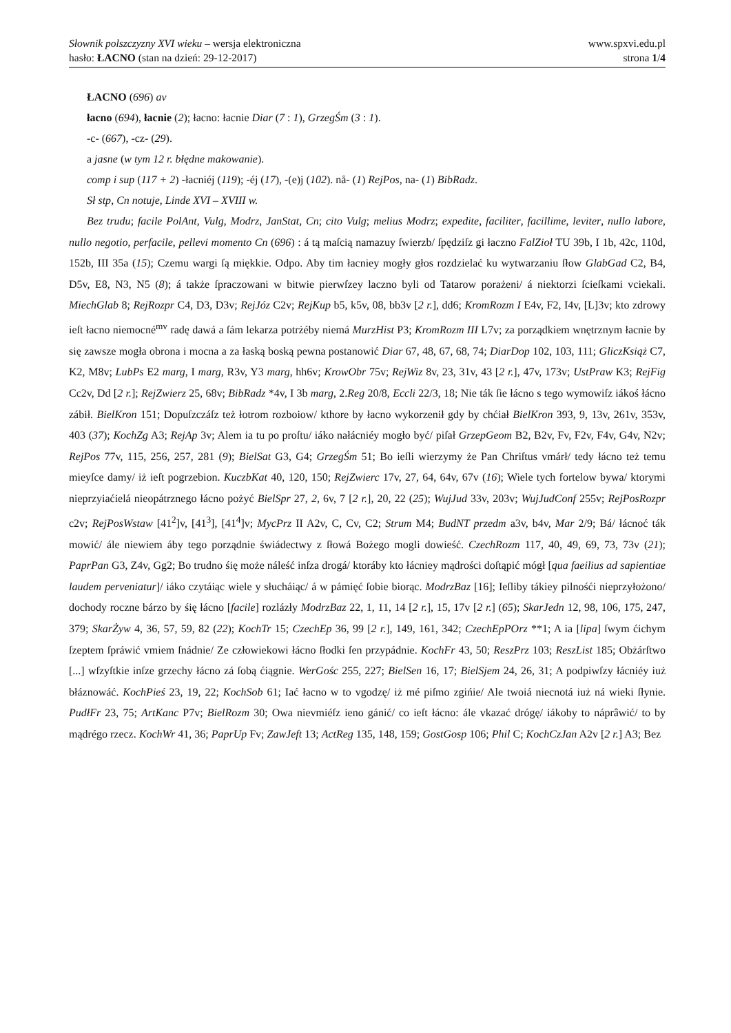Słownik polszczyzny XVI wieku – wersja elektroniczna
www.spxvi.edu.pl
hasło: ŁACNO (stan na dzień: 29-12-2017)
strona 1/4
ŁACNO (696) av
łacno (694), łacnie (2); łacno: łacnie Diar (7 : 1), GrzegŚm (3 : 1).
-c- (667), -cz- (29).
a jasne (w tym 12 r. błędne makowanie).
comp i sup (117 + 2) -łacniéj (119); -éj (17), -(e)j (102). nå- (1) RejPos, na- (1) BibRadz.
Sł stp, Cn notuje, Linde XVI – XVIII w.
Bez trudu; facile PolAnt, Vulg, Modrz, JanStat, Cn; cito Vulg; melius Modrz; expedite, faciliter, facillime, leviter, nullo labore, nullo negotio, perfacile, pellevi momento Cn (696) : á tą maſcią namazuy ſwierzb/ ſpędziſz gi łaczno FalZioł TU 39b, I 1b, 42c, 110d, 152b, III 35a (15); Czemu wargi ſą miękkie. Odpo. Aby tim łacniey mogły głos rozdzielać ku wytwarzaniu ſłow GlabGad C2, B4, D5v, E8, N3, N5 (8); á także ſpraczowani w bitwie pierwſzey laczno byli od Tatarow porażeni/ á niektorzi ſcieſkami vciekali. MiechGlab 8; RejRozpr C4, D3, D3v; RejJóz C2v; RejKup b5, k5v, 08, bb3v [2 r.], dd6; KromRozm I E4v, F2, I4v, [L]3v; kto zdrowy ieſt łacno niemocné<sup>mv</sup> radę dawá a ſám lekarza potrżéby niemá MurzHist P3; KromRozm III L7v; za porządkiem wnętrznym łacnie by się zawsze mogła obrona i mocna a za łaską boską pewna postanowić Diar 67, 48, 67, 68, 74; DiarDop 102, 103, 111; GliczKsiąż C7, K2, M8v; LubPs E2 marg, I marg, R3v, Y3 marg, hh6v; KrowObr 75v; RejWiz 8v, 23, 31v, 43 [2 r.], 47v, 173v; UstPraw K3; RejFig Cc2v, Dd [2 r.]; RejZwierz 25, 68v; BibRadz *4v, I 3b marg, 2.Reg 20/8, Eccli 22/3, 18; Nie ták ſie łácno s tego wymowiſz iákoś łácno zábił. BielKron 151; Dopuſzczáſz też łotrom rozboiow/ kthore by łacno wykorzenił gdy by chćiał BielKron 393, 9, 13v, 261v, 353v, 403 (37); KochZg A3; RejAp 3v; Alem ia tu po proſtu/ iáko nałácniéy mogło być/ piſał GrzepGeom B2, B2v, Fv, F2v, F4v, G4v, N2v; RejPos 77v, 115, 256, 257, 281 (9); BielSat G3, G4; GrzegŚm 51; Bo ieſli wierzymy że Pan Chriſtus vmárł/ tedy łácno też temu mieyſce damy/ iż ieſt pogrzebion. KuczbKat 40, 120, 150; RejZwierc 17v, 27, 64, 64v, 67v (16); Wiele tych fortelow bywa/ ktorymi nieprzyiaćielá nieopátrznego łácno pożyć BielSpr 27, 2, 6v, 7 [2 r.], 20, 22 (25); WujJud 33v, 203v; WujJudConf 255v; RejPosRozpr c2v; RejPosWstaw [41<sup>2</sup>]v, [41<sup>3</sup>], [41<sup>4</sup>]v; MycPrz II A2v, C, Cv, C2; Strum M4; BudNT przedm a3v, b4v, Mar 2/9; Bá/ łácnoć ták mowić/ ále niewiem áby tego porządnie świádectwy z ſłowá Bożego mogli dowieść. CzechRozm 117, 40, 49, 69, 73, 73v (21); PaprPan G3, Z4v, Gg2; Bo trudno śię może náleść inſza drogá/ ktoráby kto łácniey mądrości doſtąpić mógł [qua faeilius ad sapientiae laudem perveniatur]/ iáko czytáiąc wiele y słucháiąc/ á w pámięć ſobie biorąc. ModrzBaz [16]; Ieſliby tákiey pilnośći nieprzyłożono/ dochody roczne bárzo by śię łácno [facile] rozlázły ModrzBaz 22, 1, 11, 14 [2 r.], 15, 17v [2 r.] (65); SkarJedn 12, 98, 106, 175, 247, 379; SkarŻyw 4, 36, 57, 59, 82 (22); KochTr 15; CzechEp 36, 99 [2 r.], 149, 161, 342; CzechEpPOrz **1; A ia [lipa] ſwym ćichym ſzeptem ſpráwić vmiem ſnádnie/ Ze człowiekowi łácno ſłodki ſen przypádnie. KochFr 43, 50; ReszPrz 103; ReszList 185; Obżárſtwo [...] wſzyſtkie inſze grzechy łácno zá ſobą ćiągnie. WerGośc 255, 227; BielSen 16, 17; BielSjem 24, 26, 31; A podpiwſzy łácniéy iuż błáznowáć. KochPieś 23, 19, 22; KochSob 61; Iać łacno w to vgodzę/ iż mé piſmo zgińie/ Ale twoiá niecnotá iuż ná wieki ſłynie. PudłFr 23, 75; ArtKanc P7v; BielRozm 30; Owa nievmiéſz ieno gánić/ co ieſt łácno: ále vkazać drógę/ iákoby to náprâwić/ to by mądrégo rzecz. KochWr 41, 36; PaprUp Fv; ZawJeft 13; ActReg 135, 148, 159; GostGosp 106; Phil C; KochCzJan A2v [2 r.] A3; Bez